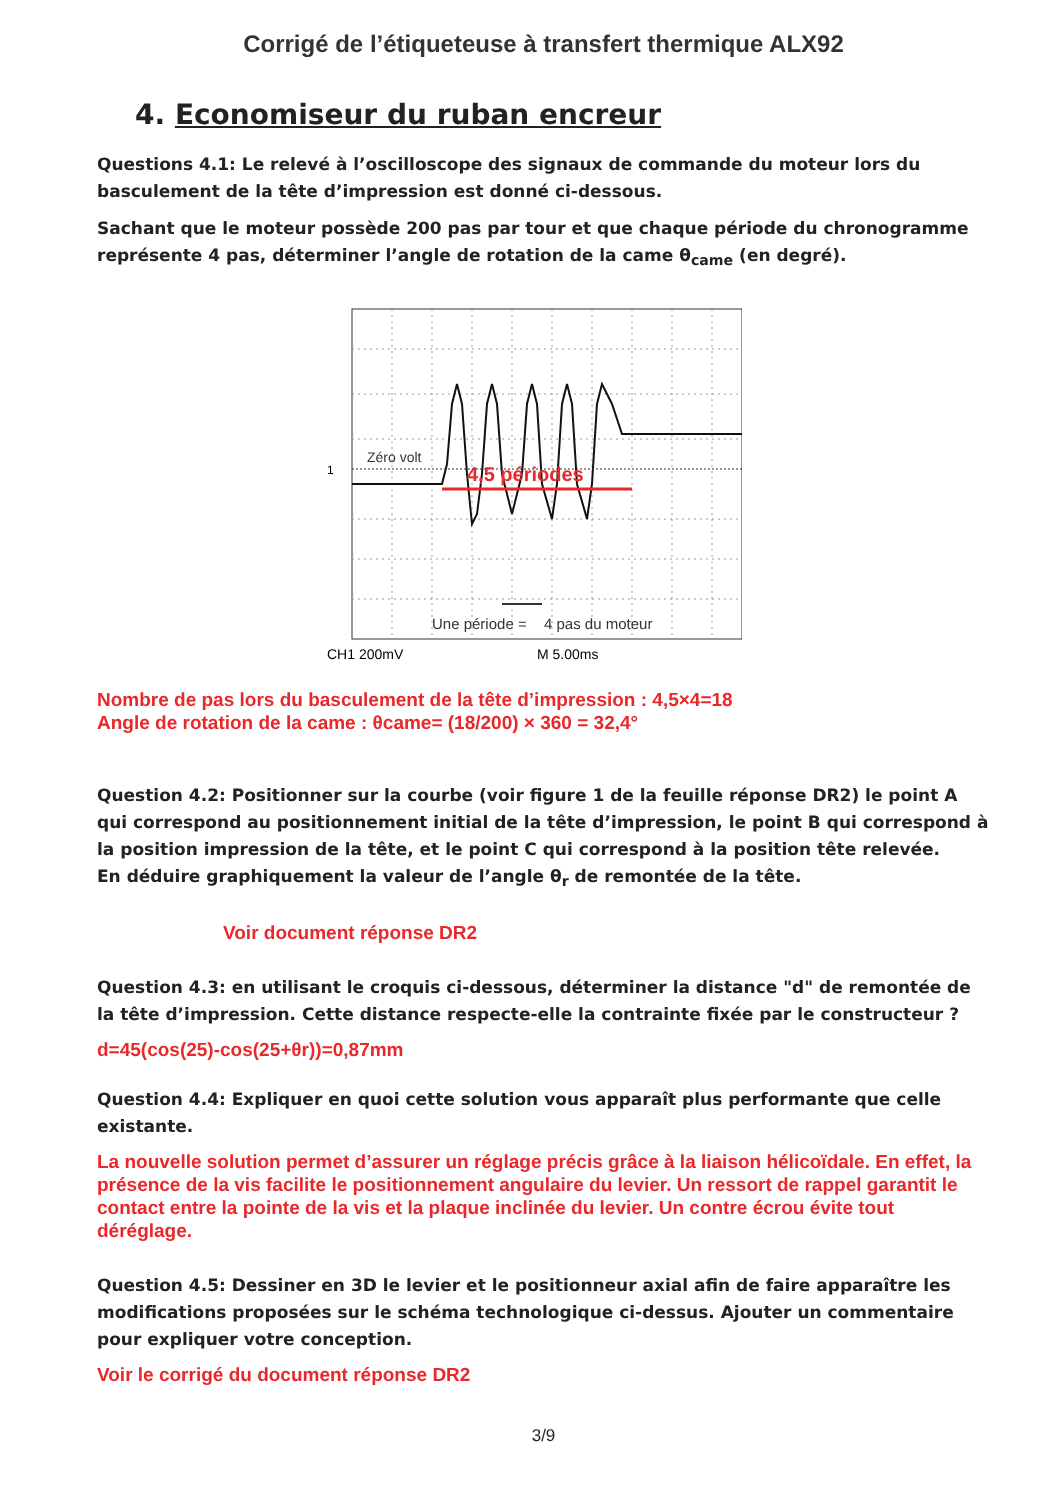Corrigé de l’étiqueteuse à transfert thermique ALX92
4. Economiseur du ruban encreur
Questions 4.1: Le relevé à l’oscilloscope des signaux de commande du moteur lors du basculement de la tête d’impression est donné ci-dessous.
Sachant que le moteur possède 200 pas par tour et que chaque période du chronogramme représente 4 pas, déterminer l’angle de rotation de la came θ<sub>came</sub> (en degré).
Zéro volt
1
4,5 périodes
Une période =
4 pas du moteur
CH1 200mV
M 5.00ms
Nombre de pas lors du basculement de la tête d’impression : 4,5×4=18
Angle de rotation de la came : θcame= (18/200) × 360 = 32,4°
Question 4.2: Positionner sur la courbe (voir figure 1 de la feuille réponse DR2) le point A qui correspond au positionnement initial de la tête d’impression, le point B qui correspond à la position impression de la tête, et le point C qui correspond à la position tête relevée.
En déduire graphiquement la valeur de l’angle θ<sub>r</sub> de remontée de la tête.
Voir document réponse DR2
Question 4.3: en utilisant le croquis ci-dessous, déterminer la distance "d" de remontée de la tête d’impression. Cette distance respecte-elle la contrainte fixée par le constructeur ?
d=45(cos(25)-cos(25+θr))=0,87mm
Question 4.4: Expliquer en quoi cette solution vous apparaît plus performante que celle existante.
La nouvelle solution permet d’assurer un réglage précis grâce à la liaison hélicoïdale. En effet, la présence de la vis facilite le positionnement angulaire du levier. Un ressort de rappel garantit le contact entre la pointe de la vis et la plaque inclinée du levier. Un contre écrou évite tout déréglage.
Question 4.5: Dessiner en 3D le levier et le positionneur axial afin de faire apparaître les modifications proposées sur le schéma technologique ci-dessus. Ajouter un commentaire pour expliquer votre conception.
Voir le corrigé du document réponse DR2
3/9